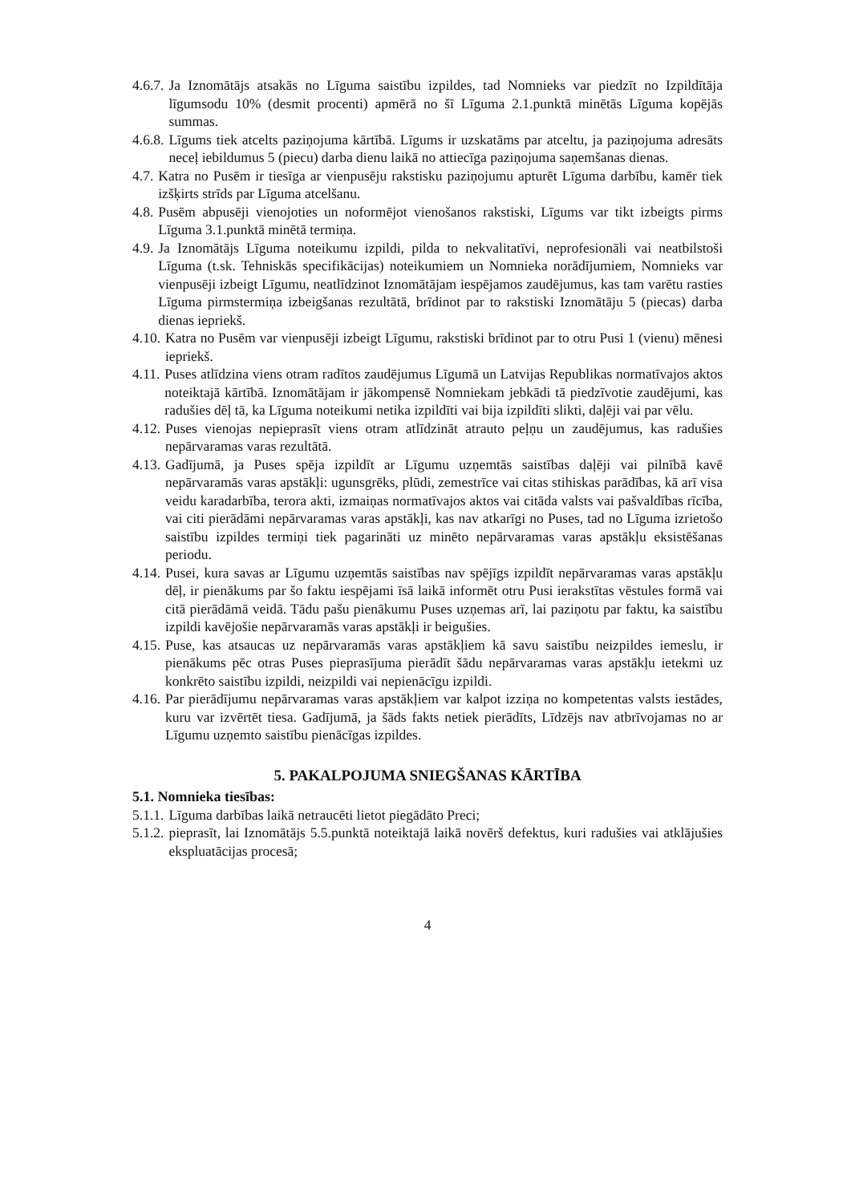4.6.7. Ja Iznomātājs atsakās no Līguma saistību izpildes, tad Nomnieks var piedzīt no Izpildītāja līgumsodu 10% (desmit procenti) apmērā no šī Līguma 2.1.punktā minētās Līguma kopējās summas.
4.6.8. Līgums tiek atcelts paziņojuma kārtībā. Līgums ir uzskatāms par atceltu, ja paziņojuma adresāts neceļ iebildumus 5 (piecu) darba dienu laikā no attiecīga paziņojuma saņemšanas dienas.
4.7. Katra no Pusēm ir tiesīga ar vienpusēju rakstisku paziņojumu apturēt Līguma darbību, kamēr tiek izšķirts strīds par Līguma atcelšanu.
4.8. Pusēm abpusēji vienojoties un noformējot vienošanos rakstiski, Līgums var tikt izbeigts pirms Līguma 3.1.punktā minētā termiņa.
4.9. Ja Iznomātājs Līguma noteikumu izpildi, pilda to nekvalitatīvi, neprofesionāli vai neatbilstoši Līguma (t.sk. Tehniskās specifikācijas) noteikumiem un Nomnieka norādījumiem, Nomnieks var vienpusēji izbeigt Līgumu, neatlīdzinot Iznomātājam iespējamos zaudējumus, kas tam varētu rasties Līguma pirmstermiņa izbeigšanas rezultātā, brīdinot par to rakstiski Iznomātāju 5 (piecas) darba dienas iepriekš.
4.10. Katra no Pusēm var vienpusēji izbeigt Līgumu, rakstiski brīdinot par to otru Pusi 1 (vienu) mēnesi iepriekš.
4.11. Puses atlīdzina viens otram radītos zaudējumus Līgumā un Latvijas Republikas normatīvajos aktos noteiktajā kārtībā. Iznomātājam ir jākompensē Nomniekam jebkādi tā piedzīvotie zaudējumi, kas radušies dēļ tā, ka Līguma noteikumi netika izpildīti vai bija izpildīti slikti, daļēji vai par vēlu.
4.12. Puses vienojas nepieprasīt viens otram atlīdzināt atrauto peļņu un zaudējumus, kas radušies nepārvaramas varas rezultātā.
4.13. Gadījumā, ja Puses spēja izpildīt ar Līgumu uzņemtās saistības daļēji vai pilnībā kavē nepārvaramās varas apstākļi: ugunsgrēks, plūdi, zemestrīce vai citas stihiskas parādības, kā arī visa veidu karadarbība, terora akti, izmaiņas normatīvajos aktos vai citāda valsts vai pašvaldības rīcība, vai citi pierādāmi nepārvaramas varas apstākļi, kas nav atkarīgi no Puses, tad no Līguma izrietošo saistību izpildes termiņi tiek pagarināti uz minēto nepārvaramas varas apstākļu eksistēšanas periodu.
4.14. Pusei, kura savas ar Līgumu uzņemtās saistības nav spējīgs izpildīt nepārvaramas varas apstākļu dēļ, ir pienākums par šo faktu iespējami īsā laikā informēt otru Pusi ierakstītas vēstules formā vai citā pierādāmā veidā. Tādu pašu pienākumu Puses uzņemas arī, lai paziņotu par faktu, ka saistību izpildi kavējošie nepārvaramās varas apstākļi ir beigušies.
4.15. Puse, kas atsaucas uz nepārvaramās varas apstākļiem kā savu saistību neizpildes iemeslu, ir pienākums pēc otras Puses pieprasījuma pierādīt šādu nepārvaramas varas apstākļu ietekmi uz konkrēto saistību izpildi, neizpildi vai nepienācīgu izpildi.
4.16. Par pierādījumu nepārvaramas varas apstākļiem var kalpot izziņa no kompetentas valsts iestādes, kuru var izvērtēt tiesa. Gadījumā, ja šāds fakts netiek pierādīts, Līdzējs nav atbrīvojamas no ar Līgumu uzņemto saistību pienācīgas izpildes.
5. PAKALPOJUMA SNIEGŠANAS KĀRTĪBA
5.1. Nomnieka tiesības:
5.1.1. Līguma darbības laikā netraucēti lietot piegādāto Preci;
5.1.2. pieprasīt, lai Iznomātājs 5.5.punktā noteiktajā laikā novērš defektus, kuri radušies vai atklājušies ekspluatācijas procesā;
4